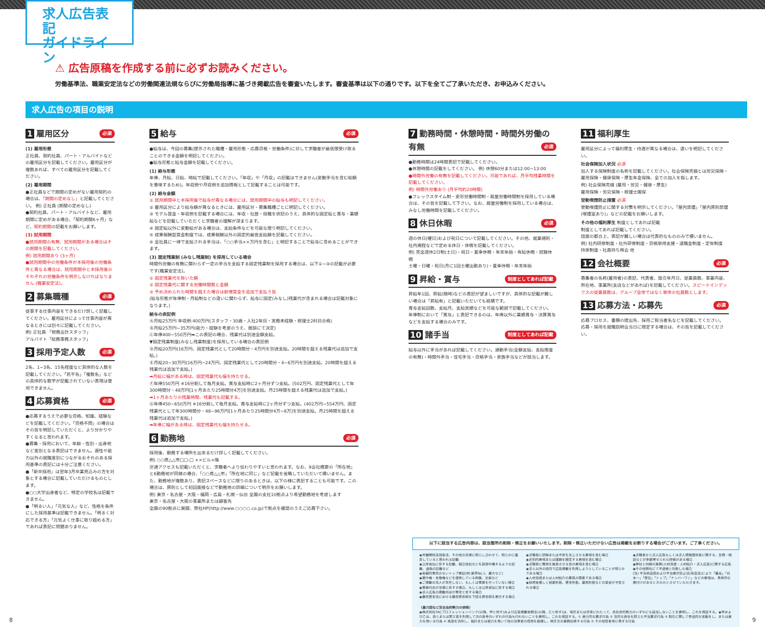求人広告表記
ガイドライン
⚠ 広告原稿を作成する前に必ずお読みください。
労働基準法、職業安定法などの労働関連法規ならびに労働局指導に基づき掲載広告を審査いたします。審査基準は以下の通りです。以下を全てご了承いただき、お申込みください。
求人広告の項目の説明
1 雇用区分 必須
(1) 雇用形態
正社員、契約社員、パート・アルバイトなどの雇用区分を記載してください。雇用区分が複数あれば、すべての雇用区分を記載してください。
(2) 雇用期間
●正社員などで期間の定めがない雇用契約の場合は、「期間の定めなし」と記載してください。 例) 正社員 (期間の定めなし)
●契約社員、パート・アルバイトなど、雇用期間に定めがある場合、「契約期間6ヶ月」など、契約期間の記載をお願いします。
(3) 試用期間
●試用期間の有無、試用期間がある場合はその期間を記載してください。
例) 試用期間あり (3ヶ月)
●試用期間中の労働条件が本採用後の労働条件と異なる場合は、試用期間中と本採用後のそれぞれの労働条件を明示しなければなりません (職業安定法)。
2 募集職種 必須
従事する仕事内容をできるだけ詳しく記載してください。雇用区分によって仕事内容が異なるときには別々に記載してください。
例) 正社員 「税務会計スタッフ」
アルバイト「総務事務スタッフ」
3 採用予定人数 必須
2名、1~3名、15名程度など具体的な人数を記載してください。「若干名」「複数名」などの具体的な数字が記載されていない表現は使用できません。
4 応募資格 必須
●応募するうえで必要な資格、知識、経験などを記載してください。「資格不問」の場合はその旨を明記していただくと、より分かりやすくなると思われます。
●募集・採用において、年齢・性別・出身地など差別となる表記はできません。適性や能力以外の就職差別につながるおそれのある採用基準の表記には十分ご注意ください。
●「新卒採用」は翌年3月卒業見込みの方を対象とする場合に記載していただけるものとします。
●○○大学出身者など、特定の学校名は記載できません。
●「明るい人」「元気な人」など、性格を条件にした採用基準は記載できません。「明るく対応できる方」「元気よく仕事に取り組める方」であれば表記に問題ありません。
5 給与 必須
●給与は、今回の募集(提示された職種・雇用形態・応募資格・労働条件)に対して求職者が最低限受け取ることのできる金額を明記してください。
●給与形態と給与金額を記載してください。
(1) 給与形態
年俸、月給、日給、時給で記載してください。「年収」や「月収」の記載はできません(変動手当を含む総額を意味するため)。年収例や月収例を追加情報として記載することは可能です。
(2) 給与金額
① 試用期間中と本採用後で給与が異なる場合には、試用期間中の給与も明記してください。
② 雇用区分により給与額が異なるときには、雇用区分・募集職種ごとに明記してください。
③ モデル賃金・年収例を記載する場合には、年収・社歴・役職を併記のうえ、具体的な固定給と賞与・業績給などを記載していただくと求職者の理解が深まります。
④ 固定給以外に変動給がある場合は、支給条件などを可能な限り明記してください。
⑤ 成果報酬型賃金制度では、成果報酬以外の固定的最低支給額を記載してください。
⑥ 全社員に一律で支給される手当は、「○○手当××万円を含む」と明記することで給与に含めることができます。
(3) 固定残業制 (みなし残業制) を採用している場合
時間外労働の有無に関わらず一定の手当を支給する固定残業制を採用する場合は、以下①~③の記載が必要です(職業安定法)。
① 固定残業代を除いた額
② 固定残業代に関する労働時間数と金額
③ 予め決められた時間を超えた場合は割増賃金を追加で支払う旨
(給与形態が年俸制・月給制などの違いに関わらず、給与に固定(みなし)残業代が含まれる場合は記載対象になります。)
給与の表記例
Ⓐ月給25万円 年収例:400万円(スタッフ・30歳・入社2年目・実務未経験・税理士2科目合格)
Ⓑ月給25万円~35万円(能力・経験を考慮のうえ、面談にて決定)
Ⓒ年俸400~550万円➡この表記の場合、残業代は別途全額支給。
▼固定残業制度(みなし残業制度)を採用している場合の表記例
Ⓓ月給20万円(16万円、固定残業代として20時間分・4万円を別途支給。20時間を超える残業代は追加で支給。)
Ⓔ月給20~30万円(16万円~24万円、固定残業代として20時間分・4~6万円を別途支給。20時間を超える残業代は追加で支給。)
➡月給に幅がある時は、固定残業代も幅を持たせる。
Ⓕ年俸550万円 ※16分割して毎月支給。賞与支給時に2ヶ月分ずつ支給。(502万円、固定残業代として年300時間分・48万円[1ヶ月あたり25時間分4万]を別途支給。月25時間を超える残業代は追加で支給。)
➡1ヶ月あたりの残業時間、残業代も記載する。
Ⓖ年俸450~650万円 ※16分割して毎月支給。賞与支給時に2ヶ月分ずつ支給。(402万円~554万円、固定残業代として年300時間分・48~96万円[1ヶ月あたり25時間分4万~8万]を別途支給。月25時間を超える残業代は追加で支給。)
➡年俸に幅がある時は、固定残業代も幅を持たせる。
6 勤務地 必須
採用後、勤務する場所を出来るだけ詳しく記載してください。
例) ○○県△△市□□-□ ××ビル×階
交通アクセスも記載いただくと、求職者へより伝わりやすいと思われます。なお、9会社概要の「所在地」と6勤務地が同様の場合、「○○県△△市」「所在地に同じ」など記載を省略していただいて構いません。また、勤務地が複数あり、表記スペースなどに限りのあるときは、以下の様に表記することも可能です。この場合は、原則として初回面接などで勤務地の詳細について明示をお願いします。
例) 東京・名古屋・大阪・福岡・広島・札幌・仙台 全国の支社10拠点より希望勤務地を考慮します
東京・名古屋・大阪の事業所または顧客先
全国の90拠点に展開、弊社HP(http://www.○○○○.co.jp)で拠点を確認のうえご応募下さい。
7 勤務時間・休憩時間・時間外労働の有無 必須
●勤務時間は24時間表記で記載してください。
●休憩時間の記載をしてください。 例) 休憩60分または12:00~13:00
●時間外労働の有無を記載してください。可能であれば、月平均残業時間を記載してください。
例) 時間外労働あり (月平均約20時間)
●フレックスタイム制・変形労働時間制・裁量労働時間制を採用している場合は、その旨を記載して下さい。なお、裁量労働制を採用している場合は、みなし労働時間を記載してください。
8 休日休暇 必須
週の休日(曜日)および祝日について記載してください。その他、就業規則・社内規程などで定める休日・休暇を記載してください。
例) 完全週休2日制(土日)・祝日・夏季休暇・年末年始・有給休暇・試験休暇
土曜・日曜・祝日(月に1回土曜出勤あり)・夏季休暇・年末年始
9 昇給・賞与 制度としてあれば記載
昇給年1回、昇給(随時)などの表記が望ましいですが、具体的な記載が難しい場合は「昇給有」と記載いただいても結構です。
賞与支給回数、支給月、支給実績などを可能な範囲で記載してください。
年俸制において「賞与」と表記できるのは、年俸以外に業績賞与・決算賞与などを支給する場合のみです。
10 諸手当 制度としてあれば記載
給与以外に手当があれば記載してください。通勤手当(全額支給、支給限度の有無)・時間外手当・住宅手当・資格手当・家族手当などが該当します。
11 福利厚生
雇用区分によって福利厚生・待遇が異なる場合は、違いを明記してください。
社会保険加入状況 必須
加入する保険制度の名称を記載してください。社会保険完備とは労災保険・雇用保険・健康保険・厚生年金保険、全ての加入を指します。
例) 社会保険完備 (雇用・労災・健康・厚生)
雇用保険・労災保険・税理士国保
受動喫煙防止措置 必須
受動喫煙防止に関する対策を明示してください。「屋内禁煙」「屋内原則禁煙(喫煙室あり)」などの記載をお願いします。
その他の福利厚生 制度としてあれば記載
制度としてあれば記載してください。
誌面の都合上、表記が難しい場合は代表的なもののみで構いません。
例) 社内研修制度・社外研修制度・資格取得支援・退職金制度・定年制度
持家制度・社員持ち株会 他
12 会社概要 必須
募集者の名称(雇用者)の表記、代表者、設立年月日、従業員数、事業内容、所在地、事業所(支店などがあれば)を記載してください。スピードインデックスの従業員数は、グループ全体ではなく単体の社員数とします。
13 応募方法・応募先 必須
応募プロセス、書類の提出先、採用ご担当者名などを記載してください。
応募・採用を就職説明会当日に限定する場合は、その旨を記載してください。
以下に該当する広告内容は、該当箇所の削除・修正をお願いいたします。削除・修正いただけない広告は掲載をお断りする場合がございます。ご了承ください。
◉労働関係法規各法、その他の法律に照らし合わせて、明らかに違反していると思われる記載
◉公序良俗に反する記載、競合他社などを誹謗中傷するような記載、虚偽の記載など
◉客観的事実のないトップ表記(例:業界No.1、最大など)
◉著作権・肖像権などを侵害している画像、文章など
◉ご掲載の法人が実在しない、もしくは事業を行っていない場合
◉事業内容が法律に反する場合、もしくは公序良俗に反する場合
◉求人広告の掲載内容が事実と反する場合
◉最低賃金法における最低賃金額を下回る賃金額を表示する場合
◉求職者に誤解または不安を生じさせる表現を含む場合
◉差別的表現または国籍を限定する表現を含む場合
◉求職者に費用を負担させる旨の表現を含む場合
◉求人以外の目的で広告掲載を利用しようとしていることが明らかである場合
◉人材派遣または人材紹介の要員の募集である場合
◉採用後著しく就業形態、賃金形態、雇用形態などの変更が予定される場合
◉求職者から求人広告もしくは求人情報提供者に関する、苦情・相談などが多数寄せられた経緯がある場合
◉弊社と同様の業務(人材派遣・人材紹介・求人広告)に関する広告
◉その他弊社にて不適格と判断した場合
(注) 不当景品類および不当表示防止法(景品法)により「最高」「日本一」「首位」「トップ」「ナンバーワン」などの表現は、具体的な裏付けがあるときのみとさせていただきます。
〈暴力団など反社会的勢力の排除〉
◉株式会社TACプロフェッションバンク(以降、甲と称す)および広告掲載依頼主(以降、乙と称す)は、現在または将来にわたって、反社会的勢力のいずれにも該当しないことを表明し、これを保証する。◉甲および乙は、自らまたは第三者を利用して次の各号のいずれの行為も行わないことを表明し、これを保証する。① 暴力的な要求行為 ② 法的な責任を超えた不当要求行為 ③ 取引に関して脅迫的な言動をし、または暴力を用いる行為 ④ 風説を流布し、偽計または威力を用いて他の当事者の信用を毀損し、相手方の業務妨害する行為 ⑤ その他前各号に準ずる行為
8 9